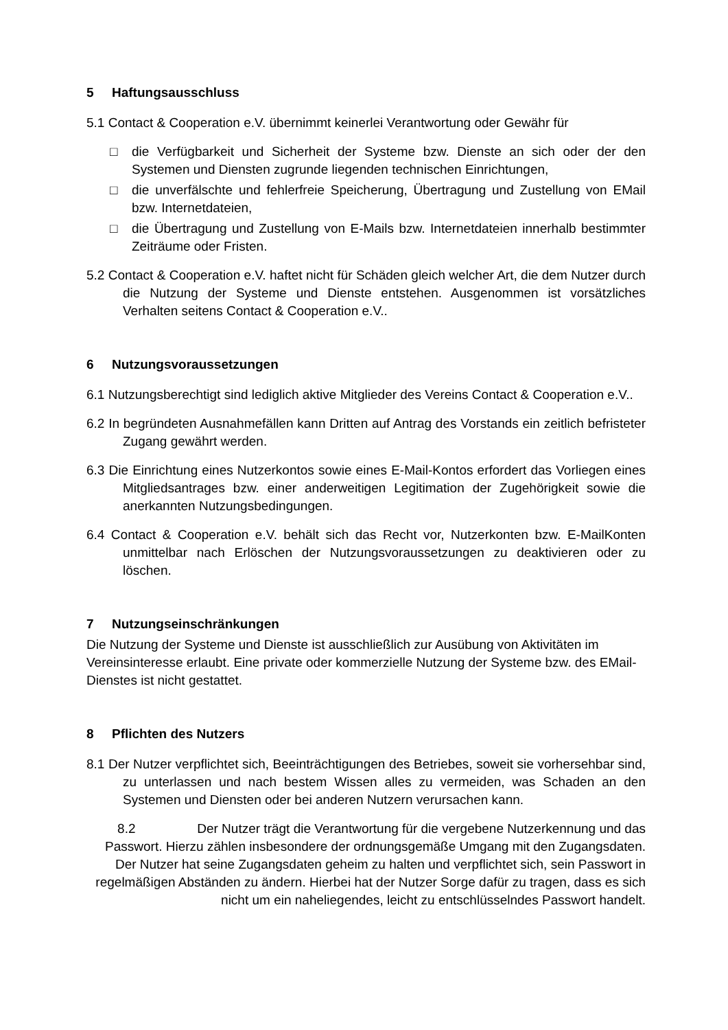5 Haftungsausschluss
5.1 Contact & Cooperation e.V. übernimmt keinerlei Verantwortung oder Gewähr für
□ die Verfügbarkeit und Sicherheit der Systeme bzw. Dienste an sich oder der den Systemen und Diensten zugrunde liegenden technischen Einrichtungen,
□ die unverfälschte und fehlerfreie Speicherung, Übertragung und Zustellung von EMail bzw. Internetdateien,
□ die Übertragung und Zustellung von E-Mails bzw. Internetdateien innerhalb bestimmter Zeiträume oder Fristen.
5.2 Contact & Cooperation e.V. haftet nicht für Schäden gleich welcher Art, die dem Nutzer durch die Nutzung der Systeme und Dienste entstehen. Ausgenommen ist vorsätzliches Verhalten seitens Contact & Cooperation e.V..
6 Nutzungsvoraussetzungen
6.1 Nutzungsberechtigt sind lediglich aktive Mitglieder des Vereins Contact & Cooperation e.V..
6.2 In begründeten Ausnahmefällen kann Dritten auf Antrag des Vorstands ein zeitlich befristeter Zugang gewährt werden.
6.3 Die Einrichtung eines Nutzerkontos sowie eines E-Mail-Kontos erfordert das Vorliegen eines Mitgliedsantrages bzw. einer anderweitigen Legitimation der Zugehörigkeit sowie die anerkannten Nutzungsbedingungen.
6.4 Contact & Cooperation e.V. behält sich das Recht vor, Nutzerkonten bzw. E-MailKonten unmittelbar nach Erlöschen der Nutzungsvoraussetzungen zu deaktivieren oder zu löschen.
7 Nutzungseinschränkungen
Die Nutzung der Systeme und Dienste ist ausschließlich zur Ausübung von Aktivitäten im Vereinsinteresse erlaubt. Eine private oder kommerzielle Nutzung der Systeme bzw. des EMail-Dienstes ist nicht gestattet.
8 Pflichten des Nutzers
8.1 Der Nutzer verpflichtet sich, Beeinträchtigungen des Betriebes, soweit sie vorhersehbar sind, zu unterlassen und nach bestem Wissen alles zu vermeiden, was Schaden an den Systemen und Diensten oder bei anderen Nutzern verursachen kann.
8.2 Der Nutzer trägt die Verantwortung für die vergebene Nutzerkennung und das Passwort. Hierzu zählen insbesondere der ordnungsgemäße Umgang mit den Zugangsdaten. Der Nutzer hat seine Zugangsdaten geheim zu halten und verpflichtet sich, sein Passwort in regelmäßigen Abständen zu ändern. Hierbei hat der Nutzer Sorge dafür zu tragen, dass es sich nicht um ein naheliegendes, leicht zu entschlüsselndes Passwort handelt.